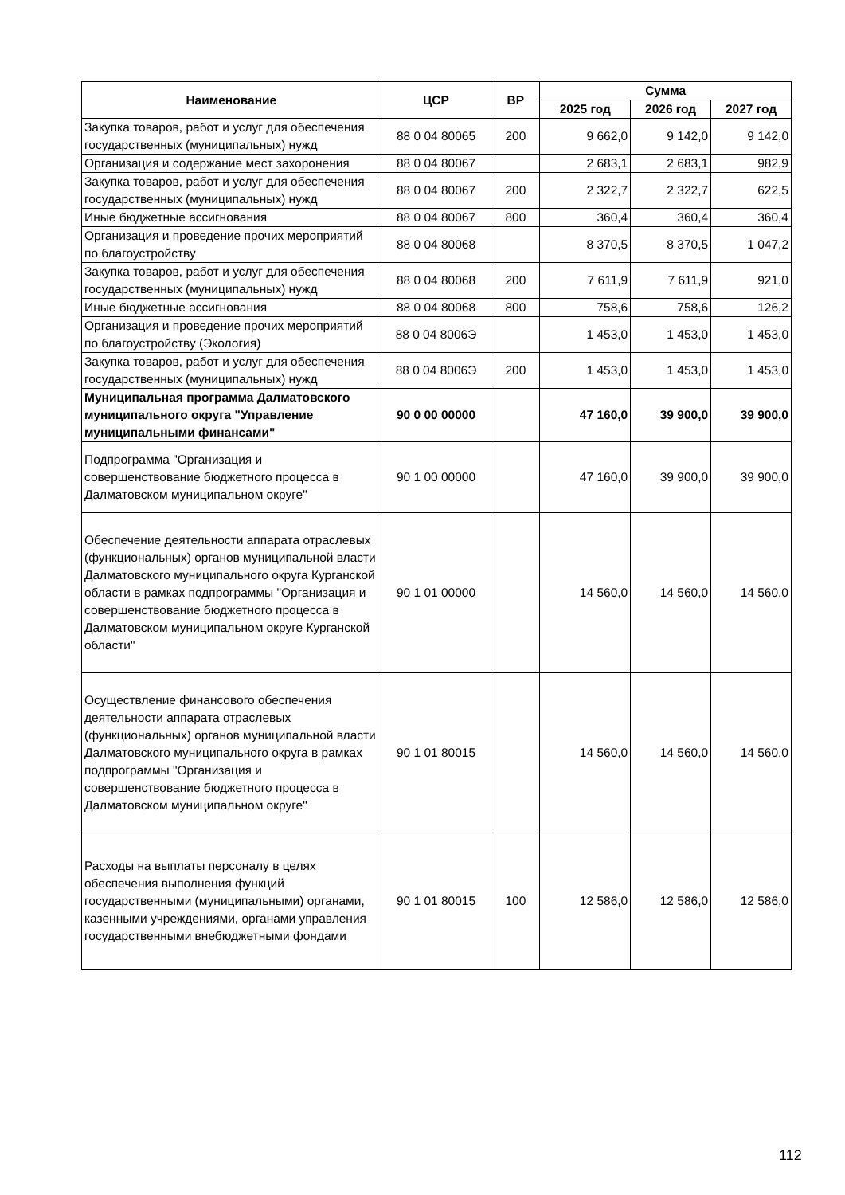| Наименование | ЦСР | ВР | Сумма | | |
| --- | --- | --- | --- | --- | --- |
| | | | 2025 год | 2026 год | 2027 год |
| Закупка товаров, работ и услуг для обеспечения государственных (муниципальных) нужд | 88 0 04 80065 | 200 | 9 662,0 | 9 142,0 | 9 142,0 |
| Организация и содержание мест захоронения | 88 0 04 80067 | | 2 683,1 | 2 683,1 | 982,9 |
| Закупка товаров, работ и услуг для обеспечения государственных (муниципальных) нужд | 88 0 04 80067 | 200 | 2 322,7 | 2 322,7 | 622,5 |
| Иные бюджетные ассигнования | 88 0 04 80067 | 800 | 360,4 | 360,4 | 360,4 |
| Организация и проведение прочих мероприятий по благоустройству | 88 0 04 80068 | | 8 370,5 | 8 370,5 | 1 047,2 |
| Закупка товаров, работ и услуг для обеспечения государственных (муниципальных) нужд | 88 0 04 80068 | 200 | 7 611,9 | 7 611,9 | 921,0 |
| Иные бюджетные ассигнования | 88 0 04 80068 | 800 | 758,6 | 758,6 | 126,2 |
| Организация и проведение прочих мероприятий по благоустройству (Экология) | 88 0 04 8006Э | | 1 453,0 | 1 453,0 | 1 453,0 |
| Закупка товаров, работ и услуг для обеспечения государственных (муниципальных) нужд | 88 0 04 8006Э | 200 | 1 453,0 | 1 453,0 | 1 453,0 |
| Муниципальная программа Далматовского муниципального округа "Управление муниципальными финансами" | 90 0 00 00000 | | 47 160,0 | 39 900,0 | 39 900,0 |
| Подпрограмма "Организация и совершенствование бюджетного процесса в Далматовском муниципальном округе" | 90 1 00 00000 | | 47 160,0 | 39 900,0 | 39 900,0 |
| Обеспечение деятельности аппарата отраслевых (функциональных) органов муниципальной власти Далматовского муниципального округа Курганской области в рамках подпрограммы "Организация и совершенствование бюджетного процесса в Далматовском муниципальном округе Курганской области" | 90 1 01 00000 | | 14 560,0 | 14 560,0 | 14 560,0 |
| Осуществление финансового обеспечения деятельности аппарата отраслевых (функциональных) органов муниципальной власти Далматовского муниципального округа в рамках подпрограммы "Организация и совершенствование бюджетного процесса в Далматовском муниципальном округе" | 90 1 01 80015 | | 14 560,0 | 14 560,0 | 14 560,0 |
| Расходы на выплаты персоналу в целях обеспечения выполнения функций государственными (муниципальными) органами, казенными учреждениями, органами управления государственными внебюджетными фондами | 90 1 01 80015 | 100 | 12 586,0 | 12 586,0 | 12 586,0 |
112